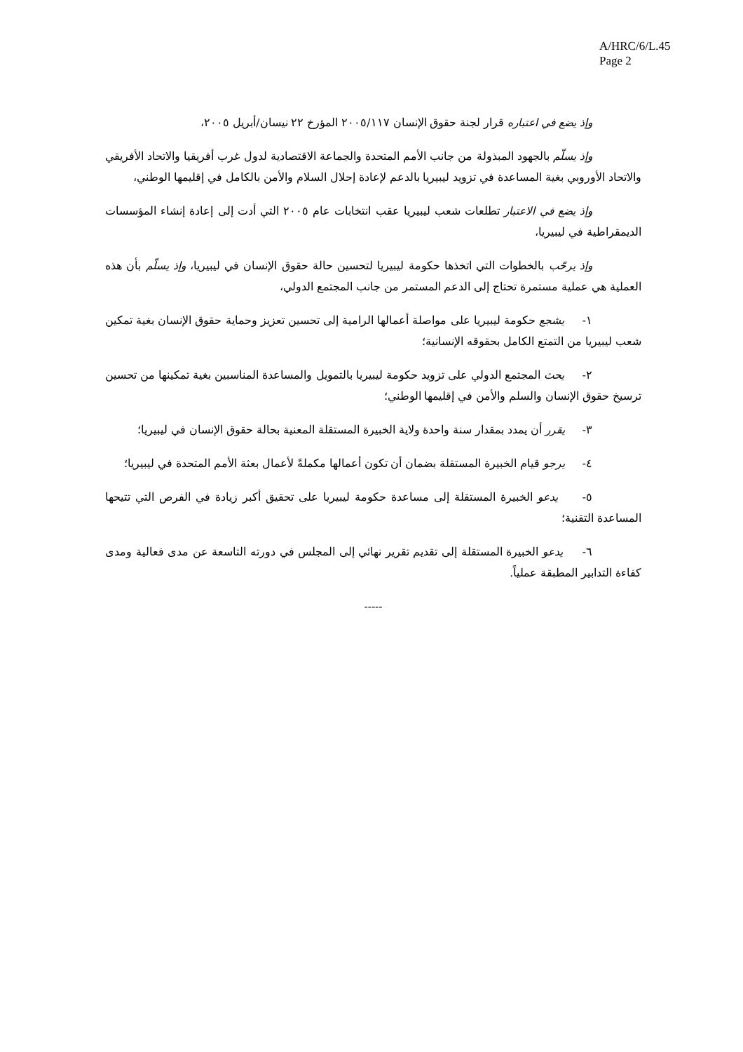A/HRC/6/L.45
Page 2
وإذ يضع في اعتباره قرار لجنة حقوق الإنسان ٢٠٠٥/١١٧ المؤرخ ٢٢ نيسان/أبريل ٢٠٠٥،
وإذ يسلّم بالجهود المبذولة من جانب الأمم المتحدة والجماعة الاقتصادية لدول غرب أفريقيا والاتحاد الأفريقي والاتحاد الأوروبي بغية المساعدة في تزويد ليبيريا بالدعم لإعادة إحلال السلام والأمن بالكامل في إقليمها الوطني،
وإذ يضع في الاعتبار تطلعات شعب ليبيريا عقب انتخابات عام ٢٠٠٥ التي أدت إلى إعادة إنشاء المؤسسات الديمقراطية في ليبيريا،
وإذ يرحّب بالخطوات التي اتخذها حكومة ليبيريا لتحسين حالة حقوق الإنسان في ليبيريا، وإذ يسلّم بأن هذه العملية هي عملية مستمرة تحتاج إلى الدعم المستمر من جانب المجتمع الدولي،
١- يشجع حكومة ليبيريا على مواصلة أعمالها الرامية إلى تحسين تعزيز وحماية حقوق الإنسان بغية تمكين شعب ليبيريا من التمتع الكامل بحقوقه الإنسانية؛
٢- يحث المجتمع الدولي على تزويد حكومة ليبيريا بالتمويل والمساعدة المناسبين بغية تمكينها من تحسين ترسيخ حقوق الإنسان والسلم والأمن في إقليمها الوطني؛
٣- يقرر أن يمدد بمقدار سنة واحدة ولاية الخبيرة المستقلة المعنية بحالة حقوق الإنسان في ليبيريا؛
٤- يرجو قيام الخبيرة المستقلة بضمان أن تكون أعمالها مكملةً لأعمال بعثة الأمم المتحدة في ليبيريا؛
٥- يدعو الخبيرة المستقلة إلى مساعدة حكومة ليبيريا على تحقيق أكبر زيادة في الفرص التي تتيحها المساعدة التقنية؛
٦- يدعو الخبيرة المستقلة إلى تقديم تقرير نهائي إلى المجلس في دورته التاسعة عن مدى فعالية ومدى كفاءة التدابير المطبقة عملياً.
-----